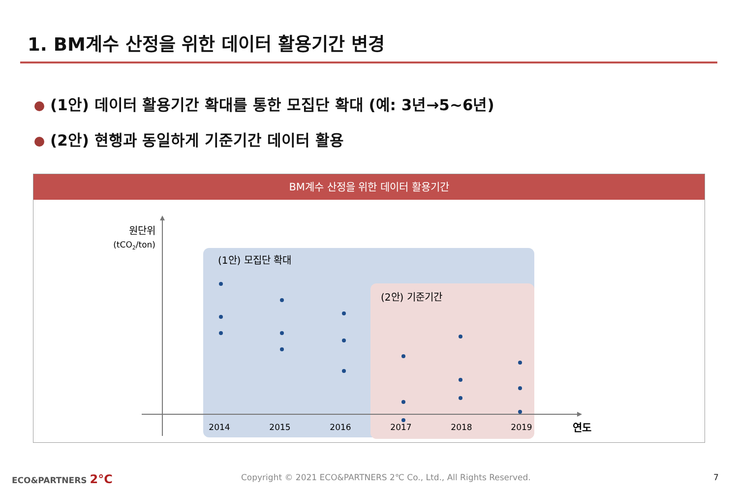1. BM계수 산정을 위한 데이터 활용기간 변경
(1안) 데이터 활용기간 확대를 통한 모집단 확대 (예: 3년→5~6년)
(2안) 현행과 동일하게 기준기간 데이터 활용
BM계수 산정을 위한 데이터 활용기간
원단위
(tCO2/ton)
(1안) 모집단 확대
(2안) 기준기간
2014
2015
2016
2017
2018
2019
연도
ECO&PARTNERS 2°C
Copyright © 2021 ECO&PARTNERS 2℃ Co., Ltd., All Rights Reserved.
7